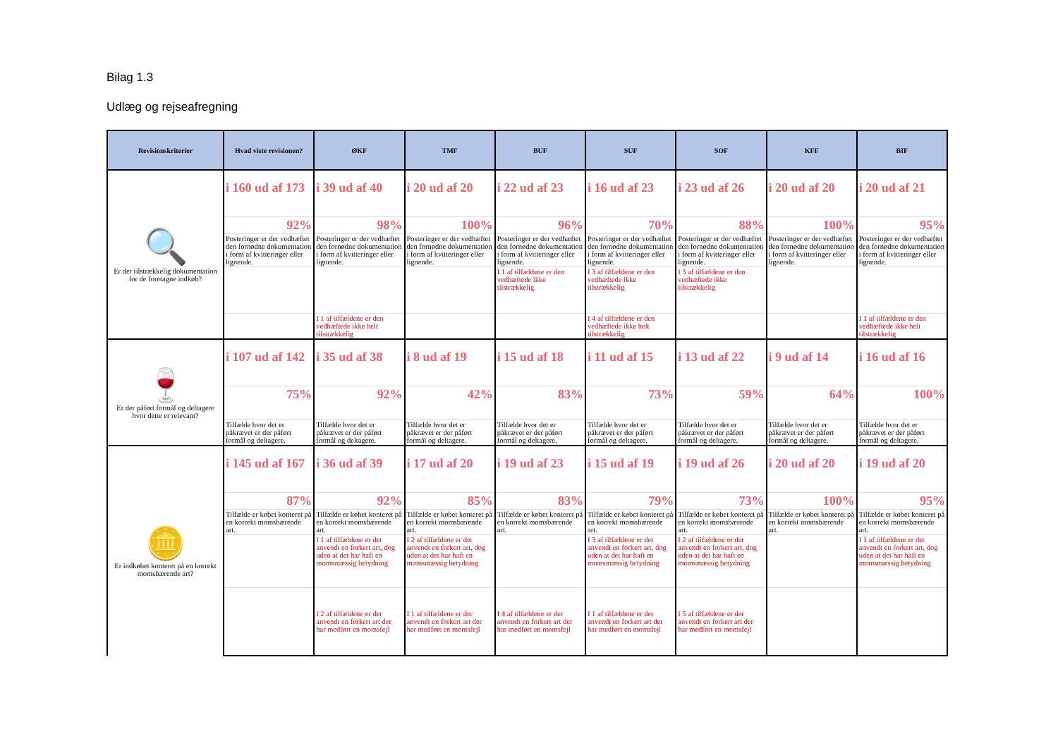Bilag 1.3
Udlæg og rejseafregning
| Revisionskriterier | Hvad viste revisionen? | ØKF | TMF | BUF | SUF | SOF | KFF | BIF |
| --- | --- | --- | --- | --- | --- | --- | --- | --- |
| 🔍 Er der tilstrækkelig dokumentation for de foretagne indkøb? | i 160 ud af 173 | i 39 ud af 40 | i 20 ud af 20 | i 22 ud af 23 | i 16 ud af 23 | i 23 ud af 26 | i 20 ud af 20 | i 20 ud af 21 |
| | 92% | 98% | 100% | 96% | 70% | 88% | 100% | 95% |
| | Posteringer er der vedhæftet den fornødne dokumentation i form af kvitteringer eller lignende. | Posteringer er der vedhæftet den fornødne dokumentation i form af kvitteringer eller lignende. | Posteringer er der vedhæftet den fornødne dokumentation i form af kvitteringer eller lignende. | Posteringer er der vedhæftet den fornødne dokumentation i form af kvitteringer eller lignende. | Posteringer er der vedhæftet den fornødne dokumentation i form af kvitteringer eller lignende. | Posteringer er der vedhæftet den fornødne dokumentation i form af kvitteringer eller lignende. | Posteringer er der vedhæftet den fornødne dokumentation i form af kvitteringer eller lignende. | Posteringer er der vedhæftet den fornødne dokumentation i form af kvitteringer eller lignende. |
| | | | | I 1 af tilfældene er den vedhæftede ikke tilstrækkelig | I 3 af tilfældene er den vedhæftede ikke tilstrækkelig | I 3 af tilfældene er den vedhæftede ikke tilstrækkelig | | |
| | | I 1 af tilfældene er den vedhæftede ikke helt tilstrækkelig | | | I 4 af tilfældene er den vedhæftede ikke helt tilstrækkelig | | | I 1 af tilfældene er den vedhæftede ikke helt tilstrækkelig |
| 🍷 Er der påført formål og deltagere hvor dette er relevant? | i 107 ud af 142 | i 35 ud af 38 | i 8 ud af 19 | i 15 ud af 18 | i 11 ud af 15 | i 13 ud af 22 | i 9 ud af 14 | i 16 ud af 16 |
| | 75% | 92% | 42% | 83% | 73% | 59% | 64% | 100% |
| | Tilfælde hvor det er påkrævet er der påført formål og deltagere. | Tilfælde hvor det er påkrævet er der påført formål og deltagere. | Tilfælde hvor det er påkrævet er der påført formål og deltagere. | Tilfælde hvor det er påkrævet er der påført formål og deltagere. | Tilfælde hvor det er påkrævet er der påført formål og deltagere. | Tilfælde hvor det er påkrævet er der påført formål og deltagere. | Tilfælde hvor det er påkrævet er der påført formål og deltagere. | Tilfælde hvor det er påkrævet er der påført formål og deltagere. |
| 🪙 Er indkøbet konteret på en korrekt momsbærende art? | i 145 ud af 167 | i 36 ud af 39 | i 17 ud af 20 | i 19 ud af 23 | i 15 ud af 19 | i 19 ud af 26 | i 20 ud af 20 | i 19 ud af 20 |
| | 87% | 92% | 85% | 83% | 79% | 73% | 100% | 95% |
| | Tilfælde er købet konteret på en korrekt momsbærende art. | Tilfælde er købet konteret på en korrekt momsbærende art. | Tilfælde er købet konteret på en korrekt momsbærende art. | Tilfælde er købet konteret på en korrekt momsbærende art. | Tilfælde er købet konteret på en korrekt momsbærende art. | Tilfælde er købet konteret på en korrekt momsbærende art. | Tilfælde er købet konteret på en korrekt momsbærende art. | Tilfælde er købet konteret på en korrekt momsbærende art. |
| | | I 1 af tilfældene er det anvendt en forkert art, dog uden at det har haft en momsmæssig betydning | I 2 af tilfældene er det anvendt en forkert art, dog uden at det har haft en momsmæssig betydning | | I 3 af tilfældene er det anvendt en forkert art, dog uden at det har haft en momsmæssig betydning | I 2 af tilfældene er det anvendt en forkert art, dog uden at det har haft en momsmæssig betydning | | I 1 af tilfældene er det anvendt en forkert art, dog uden at det har haft en momsmæssig betydning |
| | | I 2 af tilfældene er der anvendt en forkert art der har medført en momsfejl | I 1 af tilfældene er der anvendt en forkert art der har medført en momsfejl | I 4 af tilfældene er der anvendt en forkert art der har medført en momsfejl | I 1 af tilfældene er der anvendt en forkert art der har medført en momsfejl | I 5 af tilfældene er der anvendt en forkert art der har medført en momsfejl | | |